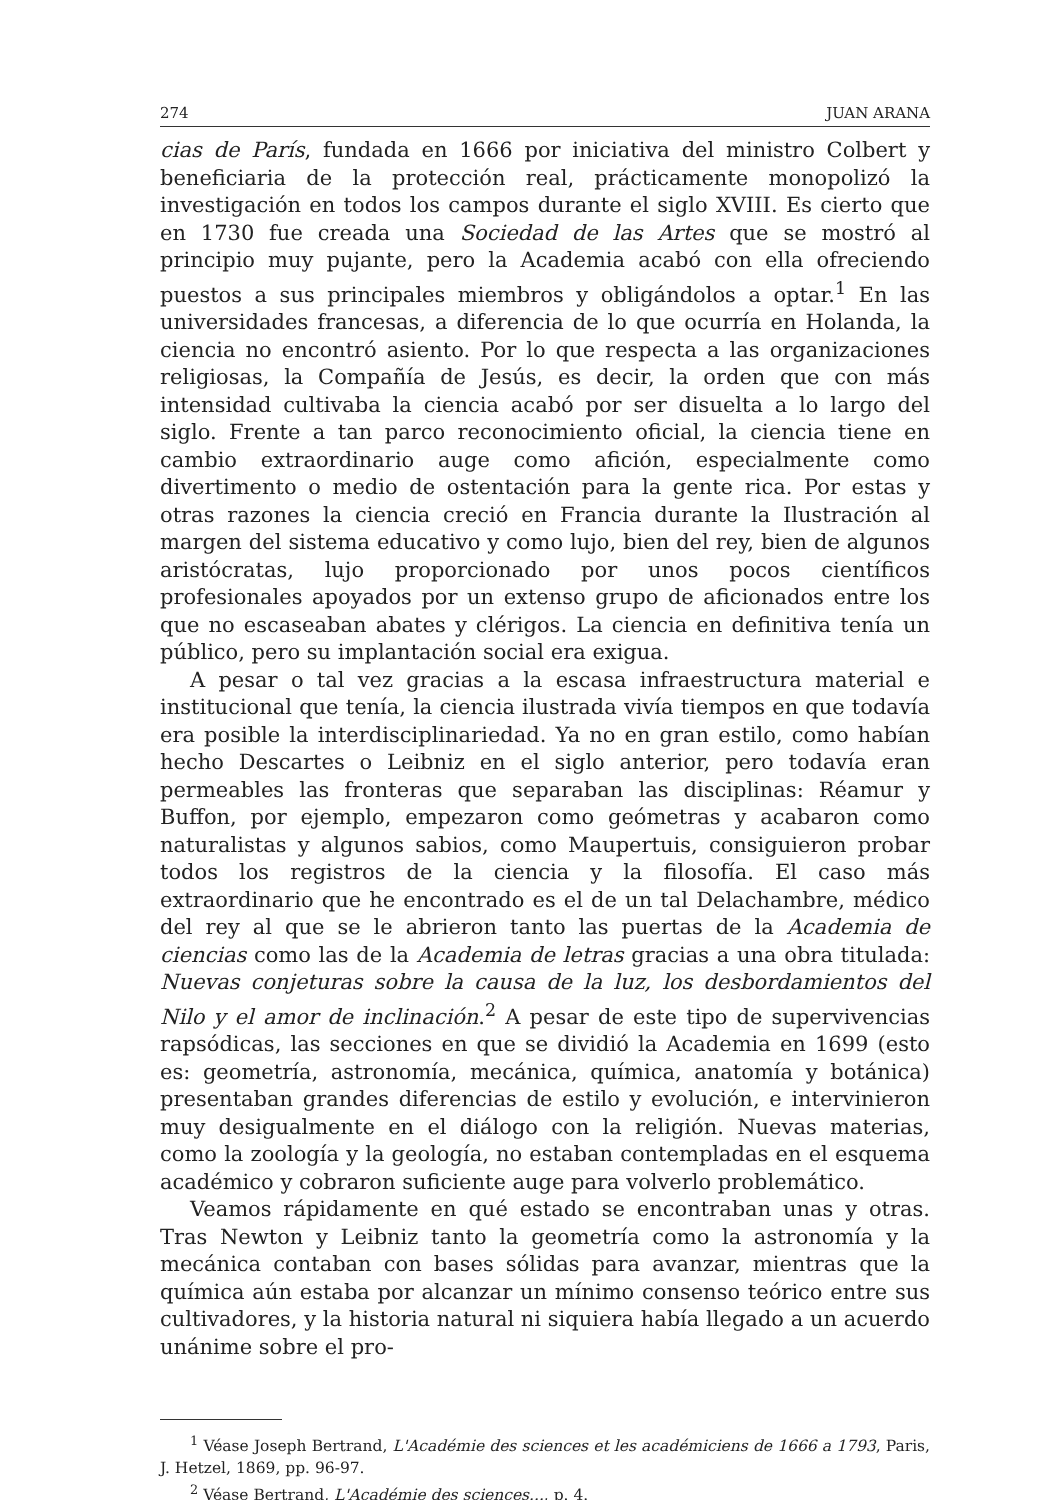274 JUAN ARANA
cias de París, fundada en 1666 por iniciativa del ministro Colbert y beneficiaria de la protección real, prácticamente monopolizó la investigación en todos los campos durante el siglo XVIII. Es cierto que en 1730 fue creada una Sociedad de las Artes que se mostró al principio muy pujante, pero la Academia acabó con ella ofreciendo puestos a sus principales miembros y obligándolos a optar.<sup>1</sup> En las universidades francesas, a diferencia de lo que ocurría en Holanda, la ciencia no encontró asiento. Por lo que respecta a las organizaciones religiosas, la Compañía de Jesús, es decir, la orden que con más intensidad cultivaba la ciencia acabó por ser disuelta a lo largo del siglo. Frente a tan parco reconocimiento oficial, la ciencia tiene en cambio extraordinario auge como afición, especialmente como divertimento o medio de ostentación para la gente rica. Por estas y otras razones la ciencia creció en Francia durante la Ilustración al margen del sistema educativo y como lujo, bien del rey, bien de algunos aristócratas, lujo proporcionado por unos pocos científicos profesionales apoyados por un extenso grupo de aficionados entre los que no escaseaban abates y clérigos. La ciencia en definitiva tenía un público, pero su implantación social era exigua.
A pesar o tal vez gracias a la escasa infraestructura material e institucional que tenía, la ciencia ilustrada vivía tiempos en que todavía era posible la interdisciplinariedad. Ya no en gran estilo, como habían hecho Descartes o Leibniz en el siglo anterior, pero todavía eran permeables las fronteras que separaban las disciplinas: Réamur y Buffon, por ejemplo, empezaron como geómetras y acabaron como naturalistas y algunos sabios, como Maupertuis, consiguieron probar todos los registros de la ciencia y la filosofía. El caso más extraordinario que he encontrado es el de un tal Delachambre, médico del rey al que se le abrieron tanto las puertas de la Academia de ciencias como las de la Academia de letras gracias a una obra titulada: Nuevas conjeturas sobre la causa de la luz, los desbordamientos del Nilo y el amor de inclinación.<sup>2</sup> A pesar de este tipo de supervivencias rapsódicas, las secciones en que se dividió la Academia en 1699 (esto es: geometría, astronomía, mecánica, química, anatomía y botánica) presentaban grandes diferencias de estilo y evolución, e intervinieron muy desigualmente en el diálogo con la religión. Nuevas materias, como la zoología y la geología, no estaban contempladas en el esquema académico y cobraron suficiente auge para volverlo problemático.
Veamos rápidamente en qué estado se encontraban unas y otras. Tras Newton y Leibniz tanto la geometría como la astronomía y la mecánica contaban con bases sólidas para avanzar, mientras que la química aún estaba por alcanzar un mínimo consenso teórico entre sus cultivadores, y la historia natural ni siquiera había llegado a un acuerdo unánime sobre el pro-
<sup>1</sup> Véase Joseph Bertrand, L'Académie des sciences et les académiciens de 1666 a 1793, Paris, J. Hetzel, 1869, pp. 96-97.
<sup>2</sup> Véase Bertrand, L'Académie des sciences..., p. 4.